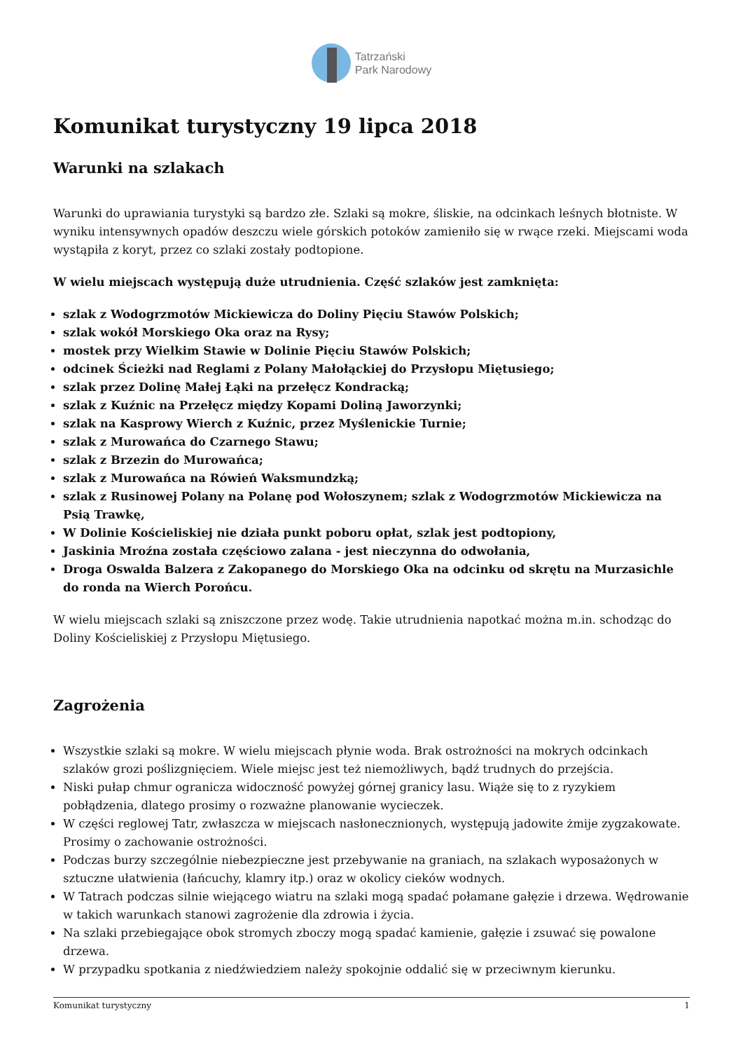Tatrzański
Park Narodowy
Komunikat turystyczny 19 lipca 2018
Warunki na szlakach
Warunki do uprawiania turystyki są bardzo złe. Szlaki są mokre, śliskie, na odcinkach leśnych błotniste. W wyniku intensywnych opadów deszczu wiele górskich potoków zamieniło się w rwące rzeki. Miejscami woda wystąpiła z koryt, przez co szlaki zostały podtopione.
W wielu miejscach występują duże utrudnienia. Część szlaków jest zamknięta:
szlak z Wodogrzmotów Mickiewicza do Doliny Pięciu Stawów Polskich;
szlak wokół Morskiego Oka oraz na Rysy;
mostek przy Wielkim Stawie w Dolinie Pięciu Stawów Polskich;
odcinek Ścieżki nad Reglami z Polany Małołąckiej do Przysłopu Miętusiego;
szlak przez Dolinę Małej Łąki na przełęcz Kondracką;
szlak z Kuźnic na Przełęcz między Kopami Doliną Jaworzynki;
szlak na Kasprowy Wierch z Kuźnic, przez Myślenickie Turnie;
szlak z Murowańca do Czarnego Stawu;
szlak z Brzezin do Murowańca;
szlak z Murowańca na Rówień Waksmundzką;
szlak z Rusinowej Polany na Polanę pod Wołoszynem; szlak z Wodogrzmotów Mickiewicza na Psią Trawkę,
W Dolinie Kościeliskiej nie działa punkt poboru opłat, szlak jest podtopiony,
Jaskinia Mroźna została częściowo zalana - jest nieczynna do odwołania,
Droga Oswalda Balzera z Zakopanego do Morskiego Oka na odcinku od skrętu na Murzasichle do ronda na Wierch Porońcu.
W wielu miejscach szlaki są zniszczone przez wodę. Takie utrudnienia napotkać można m.in. schodząc do Doliny Kościeliskiej z Przysłopu Miętusiego.
Zagrożenia
Wszystkie szlaki są mokre. W wielu miejscach płynie woda. Brak ostrożności na mokrych odcinkach szlaków grozi poślizgnięciem. Wiele miejsc jest też niemożliwych, bądź trudnych do przejścia.
Niski pułap chmur ogranicza widoczność powyżej górnej granicy lasu. Wiąże się to z ryzykiem pobłądzenia, dlatego prosimy o rozważne planowanie wycieczek.
W części reglowej Tatr, zwłaszcza w miejscach nasłonecznionych, występują jadowite żmije zygzakowate. Prosimy o zachowanie ostrożności.
Podczas burzy szczególnie niebezpieczne jest przebywanie na graniach, na szlakach wyposażonych w sztuczne ułatwienia (łańcuchy, klamry itp.) oraz w okolicy cieków wodnych.
W Tatrach podczas silnie wiejącego wiatru na szlaki mogą spadać połamane gałęzie i drzewa. Wędrowanie w takich warunkach stanowi zagrożenie dla zdrowia i życia.
Na szlaki przebiegające obok stromych zboczy mogą spadać kamienie, gałęzie i zsuwać się powalone drzewa.
W przypadku spotkania z niedźwiedziem należy spokojnie oddalić się w przeciwnym kierunku.
Komunikat turystyczny 1